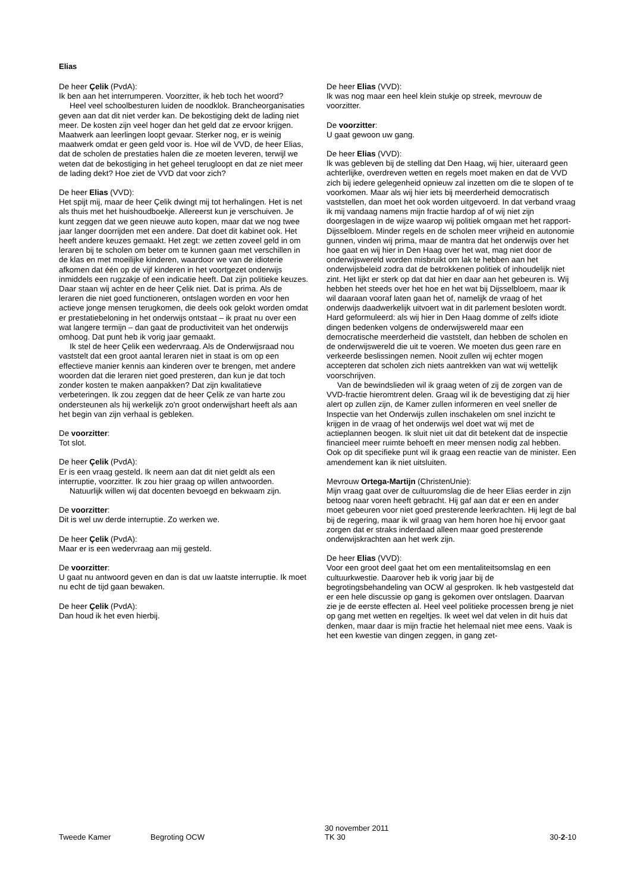Elias
De heer Çelik (PvdA):
Ik ben aan het interrumperen. Voorzitter, ik heb toch het woord?
Heel veel schoolbesturen luiden de noodklok. Brancheorganisaties geven aan dat dit niet verder kan. De bekostiging dekt de lading niet meer. De kosten zijn veel hoger dan het geld dat ze ervoor krijgen. Maatwerk aan leerlingen loopt gevaar. Sterker nog, er is weinig maatwerk omdat er geen geld voor is. Hoe wil de VVD, de heer Elias, dat de scholen de prestaties halen die ze moeten leveren, terwijl we weten dat de bekostiging in het geheel terugloopt en dat ze niet meer de lading dekt? Hoe ziet de VVD dat voor zich?
De heer Elias (VVD):
Het spijt mij, maar de heer Çelik dwingt mij tot herhalingen. Het is net als thuis met het huishoudboekje. Allereerst kun je verschuiven. Je kunt zeggen dat we geen nieuwe auto kopen, maar dat we nog twee jaar langer doorrijden met een andere. Dat doet dit kabinet ook. Het heeft andere keuzes gemaakt. Het zegt: we zetten zoveel geld in om leraren bij te scholen om beter om te kunnen gaan met verschillen in de klas en met moeilijke kinderen, waardoor we van de idioterie afkomen dat één op de vijf kinderen in het voortgezet onderwijs inmiddels een rugzakje of een indicatie heeft. Dat zijn politieke keuzes. Daar staan wij achter en de heer Çelik niet. Dat is prima. Als de leraren die niet goed functioneren, ontslagen worden en voor hen actieve jonge mensen terugkomen, die deels ook gelokt worden omdat er prestatiebeloning in het onderwijs ontstaat – ik praat nu over een wat langere termijn – dan gaat de productiviteit van het onderwijs omhoog. Dat punt heb ik vorig jaar gemaakt.
Ik stel de heer Çelik een wedervraag. Als de Onderwijsraad nou vaststelt dat een groot aantal leraren niet in staat is om op een effectieve manier kennis aan kinderen over te brengen, met andere woorden dat die leraren niet goed presteren, dan kun je dat toch zonder kosten te maken aanpakken? Dat zijn kwalitatieve verbeteringen. Ik zou zeggen dat de heer Çelik ze van harte zou ondersteunen als hij werkelijk zo'n groot onderwijshart heeft als aan het begin van zijn verhaal is gebleken.
De voorzitter:
Tot slot.
De heer Çelik (PvdA):
Er is een vraag gesteld. Ik neem aan dat dit niet geldt als een interruptie, voorzitter. Ik zou hier graag op willen antwoorden.
Natuurlijk willen wij dat docenten bevoegd en bekwaam zijn.
De voorzitter:
Dit is wel uw derde interruptie. Zo werken we.
De heer Çelik (PvdA):
Maar er is een wedervraag aan mij gesteld.
De voorzitter:
U gaat nu antwoord geven en dan is dat uw laatste interruptie. Ik moet nu echt de tijd gaan bewaken.
De heer Çelik (PvdA):
Dan houd ik het even hierbij.
De heer Elias (VVD):
Ik was nog maar een heel klein stukje op streek, mevrouw de voorzitter.
De voorzitter:
U gaat gewoon uw gang.
De heer Elias (VVD):
Ik was gebleven bij de stelling dat Den Haag, wij hier, uiteraard geen achterlijke, overdreven wetten en regels moet maken en dat de VVD zich bij iedere gelegenheid opnieuw zal inzetten om die te slopen of te voorkomen. Maar als wij hier iets bij meerderheid democratisch vaststellen, dan moet het ook worden uitgevoerd. In dat verband vraag ik mij vandaag namens mijn fractie hardop af of wij niet zijn doorgeslagen in de wijze waarop wij politiek omgaan met het rapport-Dijsselbloem. Minder regels en de scholen meer vrijheid en autonomie gunnen, vinden wij prima, maar de mantra dat het onderwijs over het hoe gaat en wij hier in Den Haag over het wat, mag niet door de onderwijswereld worden misbruikt om lak te hebben aan het onderwijsbeleid zodra dat de betrokkenen politiek of inhoudelijk niet zint. Het lijkt er sterk op dat dat hier en daar aan het gebeuren is. Wij hebben het steeds over het hoe en het wat bij Dijsselbloem, maar ik wil daaraan vooraf laten gaan het of, namelijk de vraag of het onderwijs daadwerkelijk uitvoert wat in dit parlement besloten wordt. Hard geformuleerd: als wij hier in Den Haag domme of zelfs idiote dingen bedenken volgens de onderwijswereld maar een democratische meerderheid die vaststelt, dan hebben de scholen en de onderwijswereld die uit te voeren. We moeten dus geen rare en verkeerde beslissingen nemen. Nooit zullen wij echter mogen accepteren dat scholen zich niets aantrekken van wat wij wettelijk voorschrijven.
Van de bewindslieden wil ik graag weten of zij de zorgen van de VVD-fractie hieromtrent delen. Graag wil ik de bevestiging dat zij hier alert op zullen zijn, de Kamer zullen informeren en veel sneller de Inspectie van het Onderwijs zullen inschakelen om snel inzicht te krijgen in de vraag of het onderwijs wel doet wat wij met de actieplannen beogen. Ik sluit niet uit dat dit betekent dat de inspectie financieel meer ruimte behoeft en meer mensen nodig zal hebben. Ook op dit specifieke punt wil ik graag een reactie van de minister. Een amendement kan ik niet uitsluiten.
Mevrouw Ortega-Martijn (ChristenUnie):
Mijn vraag gaat over de cultuuromslag die de heer Elias eerder in zijn betoog naar voren heeft gebracht. Hij gaf aan dat er een en ander moet gebeuren voor niet goed presterende leerkrachten. Hij legt de bal bij de regering, maar ik wil graag van hem horen hoe hij ervoor gaat zorgen dat er straks inderdaad alleen maar goed presterende onderwijskrachten aan het werk zijn.
De heer Elias (VVD):
Voor een groot deel gaat het om een mentaliteitsomslag en een cultuurkwestie. Daarover heb ik vorig jaar bij de begrotingsbehandeling van OCW al gesproken. Ik heb vastgesteld dat er een hele discussie op gang is gekomen over ontslagen. Daarvan zie je de eerste effecten al. Heel veel politieke processen breng je niet op gang met wetten en regeltjes. Ik weet wel dat velen in dit huis dat denken, maar daar is mijn fractie het helemaal niet mee eens. Vaak is het een kwestie van dingen zeggen, in gang zet-
Tweede Kamer
Begroting OCW
30 november 2011
TK 30
30-2-10